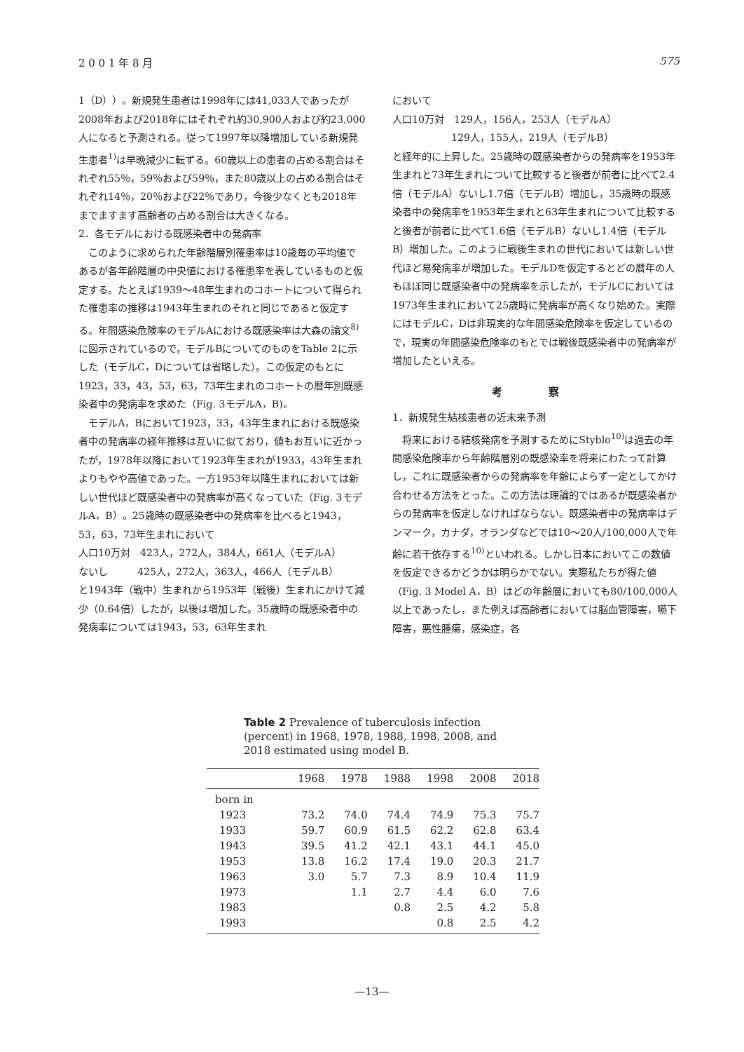2 0 0 1 年 8 月 575
1（D））。新規発生患者は1998年には41,033人であったが2008年および2018年にはそれぞれ約30,900人および約23,000人になると予測される。従って1997年以降増加している新規発生患者<sup>1)</sup>は早晩減少に転ずる。60歳以上の患者の占める割合はそれぞれ55％，59％および59％，また80歳以上の占める割合はそれぞれ14％，20％および22％であり，今後少なくとも2018年までますます高齢者の占める割合は大きくなる。
2．各モデルにおける既感染者中の発病率
このように求められた年齢階層別罹患率は10歳毎の平均値であるが各年齢階層の中央値における罹患率を表しているものと仮定する。たとえば1939～48年生まれのコホートについて得られた罹患率の推移は1943年生まれのそれと同じであると仮定する。年間感染危険率のモデルAにおける既感染率は大森の論文<sup>8)</sup>に図示されているので，モデルBについてのものをTable 2に示した（モデルC，Dについては省略した）。この仮定のもとに1923，33，43，53，63，73年生まれのコホートの暦年別既感染者中の発病率を求めた（Fig. 3モデルA，B)。
モデルA，Bにおいて1923，33，43年生まれにおける既感染者中の発病率の経年推移は互いに似ており，値もお互いに近かったが，1978年以降において1923年生まれが1933，43年生まれよりもやや高値であった。一方1953年以降生まれにおいては新しい世代ほど既感染者中の発病率が高くなっていた（Fig. 3モデルA，B）。25歳時の既感染者中の発病率を比べると1943，53，63，73年生まれにおいて
人口10万対　423人，272人，384人，661人（モデルA）
ないし　　　425人，272人，363人，466人（モデルB）
と1943年（戦中）生まれから1953年（戦後）生まれにかけて減少（0.64倍）したが，以後は増加した。35歳時の既感染者中の発病率については1943，53，63年生まれ
において
人口10万対　129人，156人，253人（モデルA）
　　　　　　129人，155人，219人（モデルB）
と経年的に上昇した。25歳時の既感染者からの発病率を1953年生まれと73年生まれについて比較すると後者が前者に比べて2.4倍（モデルA）ないし1.7倍（モデルB）増加し，35歳時の既感染者中の発病率を1953年生まれと63年生まれについて比較すると後者が前者に比べて1.6倍（モデルB）ないし1.4倍（モデルB）増加した。このように戦後生まれの世代においては新しい世代ほど易発病率が増加した。モデルDを仮定するとどの暦年の人もほぼ同じ既感染者中の発病率を示したが，モデルCにおいては1973年生まれにおいて25歳時に発病率が高くなり始めた。実際にはモデルC，Dは非現実的な年間感染危険率を仮定しているので，現実の年間感染危険率のもとでは戦後既感染者中の発病率が増加したといえる。
考 察
1．新規発生結核患者の近未来予測
将来における結核発病を予測するためにStyblo<sup>10)</sup>は過去の年間感染危険率から年齢階層別の既感染率を将来にわたって計算し，これに既感染者からの発病率を年齢によらず一定としてかけ合わせる方法をとった。この方法は理論的ではあるが既感染者からの発病率を仮定しなければならない。既感染者中の発病率はデンマーク，カナダ，オランダなどでは10～20人/100,000人で年齢に若干依存する<sup>10)</sup>といわれる。しかし日本においてこの数値を仮定できるかどうかは明らかでない。実際私たちが得た値（Fig. 3 Model A，B）はどの年齢層においても80/100,000人以上であったし，また例えば高齢者においては脳血管障害，嚥下障害，悪性腫瘍，感染症，各
Table 2 Prevalence of tuberculosis infection (percent) in 1968, 1978, 1988, 1998, 2008, and 2018 estimated using model B.
| | 1968 | 1978 | 1988 | 1998 | 2008 | 2018 |
| --- | --- | --- | --- | --- | --- | --- |
| born in | | | | | | |
| 1923 | 73.2 | 74.0 | 74.4 | 74.9 | 75.3 | 75.7 |
| 1933 | 59.7 | 60.9 | 61.5 | 62.2 | 62.8 | 63.4 |
| 1943 | 39.5 | 41.2 | 42.1 | 43.1 | 44.1 | 45.0 |
| 1953 | 13.8 | 16.2 | 17.4 | 19.0 | 20.3 | 21.7 |
| 1963 | 3.0 | 5.7 | 7.3 | 8.9 | 10.4 | 11.9 |
| 1973 | | 1.1 | 2.7 | 4.4 | 6.0 | 7.6 |
| 1983 | | | 0.8 | 2.5 | 4.2 | 5.8 |
| 1993 | | | | 0.8 | 2.5 | 4.2 |
—13—